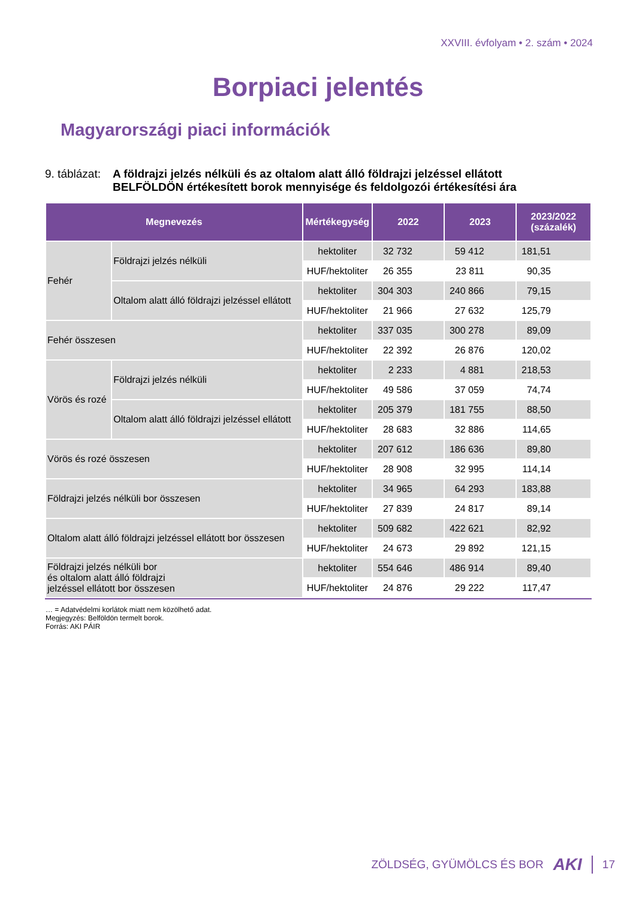XXVIII. évfolyam • 2. szám • 2024
Borpiaci jelentés
Magyarországi piaci információk
9. táblázat:
A földrajzi jelzés nélküli és az oltalom alatt álló földrajzi jelzéssel ellátott
BELFÖLDÖN értékesített borok mennyisége és feldolgozói értékesítési ára
| Megnevezés | | Mértékegység | 2022 | 2023 | 2023/2022 (százalék) |
| --- | --- | --- | --- | --- | --- |
| Fehér | Földrajzi jelzés nélküli | hektoliter | 32 732 | 59 412 | 181,51 |
| | | HUF/hektoliter | 26 355 | 23 811 | 90,35 |
| | Oltalom alatt álló földrajzi jelzéssel ellátott | hektoliter | 304 303 | 240 866 | 79,15 |
| | | HUF/hektoliter | 21 966 | 27 632 | 125,79 |
| Fehér összesen | | hektoliter | 337 035 | 300 278 | 89,09 |
| | | HUF/hektoliter | 22 392 | 26 876 | 120,02 |
| Vörös és rozé | Földrajzi jelzés nélküli | hektoliter | 2 233 | 4 881 | 218,53 |
| | | HUF/hektoliter | 49 586 | 37 059 | 74,74 |
| | Oltalom alatt álló földrajzi jelzéssel ellátott | hektoliter | 205 379 | 181 755 | 88,50 |
| | | HUF/hektoliter | 28 683 | 32 886 | 114,65 |
| Vörös és rozé összesen | | hektoliter | 207 612 | 186 636 | 89,80 |
| | | HUF/hektoliter | 28 908 | 32 995 | 114,14 |
| Földrajzi jelzés nélküli bor összesen | | hektoliter | 34 965 | 64 293 | 183,88 |
| | | HUF/hektoliter | 27 839 | 24 817 | 89,14 |
| Oltalom alatt álló földrajzi jelzéssel ellátott bor összesen | | hektoliter | 509 682 | 422 621 | 82,92 |
| | | HUF/hektoliter | 24 673 | 29 892 | 121,15 |
| Földrajzi jelzés nélküli bor és oltalom alatt álló földrajzi jelzéssel ellátott bor összesen | | hektoliter | 554 646 | 486 914 | 89,40 |
| | | HUF/hektoliter | 24 876 | 29 222 | 117,47 |
… = Adatvédelmi korlátok miatt nem közölhető adat.
Megjegyzés: Belföldön termelt borok.
Forrás: AKI PÁIR
ZÖLDSÉG, GYÜMÖLCS ÉS BOR AKI 17